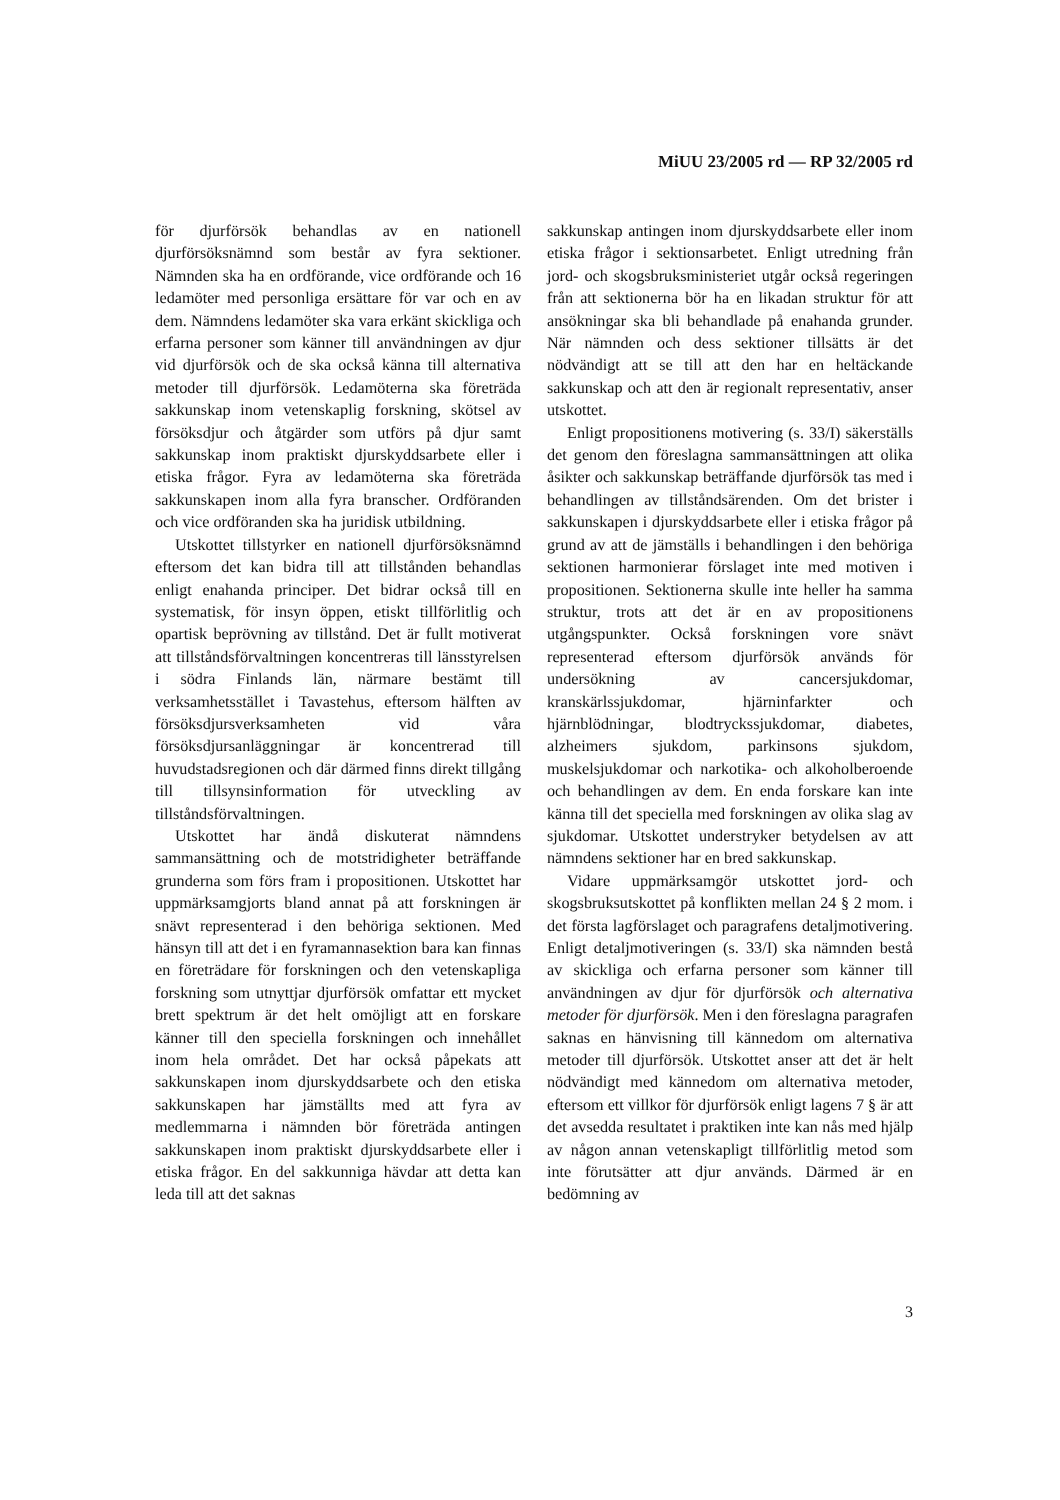MiUU 23/2005 rd — RP 32/2005 rd
för djurförsök behandlas av en nationell djurförsöksnämnd som består av fyra sektioner. Nämnden ska ha en ordförande, vice ordförande och 16 ledamöter med personliga ersättare för var och en av dem. Nämndens ledamöter ska vara erkänt skickliga och erfarna personer som känner till användningen av djur vid djurförsök och de ska också känna till alternativa metoder till djurförsök. Ledamöterna ska företräda sakkunskap inom vetenskaplig forskning, skötsel av försöksdjur och åtgärder som utförs på djur samt sakkunskap inom praktiskt djurskyddsarbete eller i etiska frågor. Fyra av ledamöterna ska företräda sakkunskapen inom alla fyra branscher. Ordföranden och vice ordföranden ska ha juridisk utbildning.
Utskottet tillstyrker en nationell djurförsöksnämnd eftersom det kan bidra till att tillstånden behandlas enligt enahanda principer. Det bidrar också till en systematisk, för insyn öppen, etiskt tillförlitlig och opartisk beprövning av tillstånd. Det är fullt motiverat att tillståndsförvaltningen koncentreras till länsstyrelsen i södra Finlands län, närmare bestämt till verksamhetsstället i Tavastehus, eftersom hälften av försöksdjursverksamheten vid våra försöksdjursanläggningar är koncentrerad till huvudstadsregionen och där därmed finns direkt tillgång till tillsynsinformation för utveckling av tillståndsförvaltningen.
Utskottet har ändå diskuterat nämndens sammansättning och de motstridigheter beträffande grunderna som förs fram i propositionen. Utskottet har uppmärksamgjorts bland annat på att forskningen är snävt representerad i den behöriga sektionen. Med hänsyn till att det i en fyramannasektion bara kan finnas en företrädare för forskningen och den vetenskapliga forskning som utnyttjar djurförsök omfattar ett mycket brett spektrum är det helt omöjligt att en forskare känner till den speciella forskningen och innehållet inom hela området. Det har också påpekats att sakkunskapen inom djurskyddsarbete och den etiska sakkunskapen har jämställts med att fyra av medlemmarna i nämnden bör företräda antingen sakkunskapen inom praktiskt djurskyddsarbete eller i etiska frågor. En del sakkunniga hävdar att detta kan leda till att det saknas
sakkunskap antingen inom djurskyddsarbete eller inom etiska frågor i sektionsarbetet. Enligt utredning från jord- och skogsbruksministeriet utgår också regeringen från att sektionerna bör ha en likadan struktur för att ansökningar ska bli behandlade på enahanda grunder. När nämnden och dess sektioner tillsätts är det nödvändigt att se till att den har en heltäckande sakkunskap och att den är regionalt representativ, anser utskottet.
Enligt propositionens motivering (s. 33/I) säkerställs det genom den föreslagna sammansättningen att olika åsikter och sakkunskap beträffande djurförsök tas med i behandlingen av tillståndsärenden. Om det brister i sakkunskapen i djurskyddsarbete eller i etiska frågor på grund av att de jämställs i behandlingen i den behöriga sektionen harmonierar förslaget inte med motiven i propositionen. Sektionerna skulle inte heller ha samma struktur, trots att det är en av propositionens utgångspunkter. Också forskningen vore snävt representerad eftersom djurförsök används för undersökning av cancersjukdomar, kranskärlssjukdomar, hjärninfarkter och hjärnblödningar, blodtryckssjukdomar, diabetes, alzheimers sjukdom, parkinsons sjukdom, muskelsjukdomar och narkotika- och alkoholberoende och behandlingen av dem. En enda forskare kan inte känna till det speciella med forskningen av olika slag av sjukdomar. Utskottet understryker betydelsen av att nämndens sektioner har en bred sakkunskap.
Vidare uppmärksamgör utskottet jord- och skogsbruksutskottet på konflikten mellan 24 § 2 mom. i det första lagförslaget och paragrafens detaljmotivering. Enligt detaljmotiveringen (s. 33/I) ska nämnden bestå av skickliga och erfarna personer som känner till användningen av djur för djurförsök och alternativa metoder för djurförsök. Men i den föreslagna paragrafen saknas en hänvisning till kännedom om alternativa metoder till djurförsök. Utskottet anser att det är helt nödvändigt med kännedom om alternativa metoder, eftersom ett villkor för djurförsök enligt lagens 7 § är att det avsedda resultatet i praktiken inte kan nås med hjälp av någon annan vetenskapligt tillförlitlig metod som inte förutsätter att djur används. Därmed är en bedömning av
3